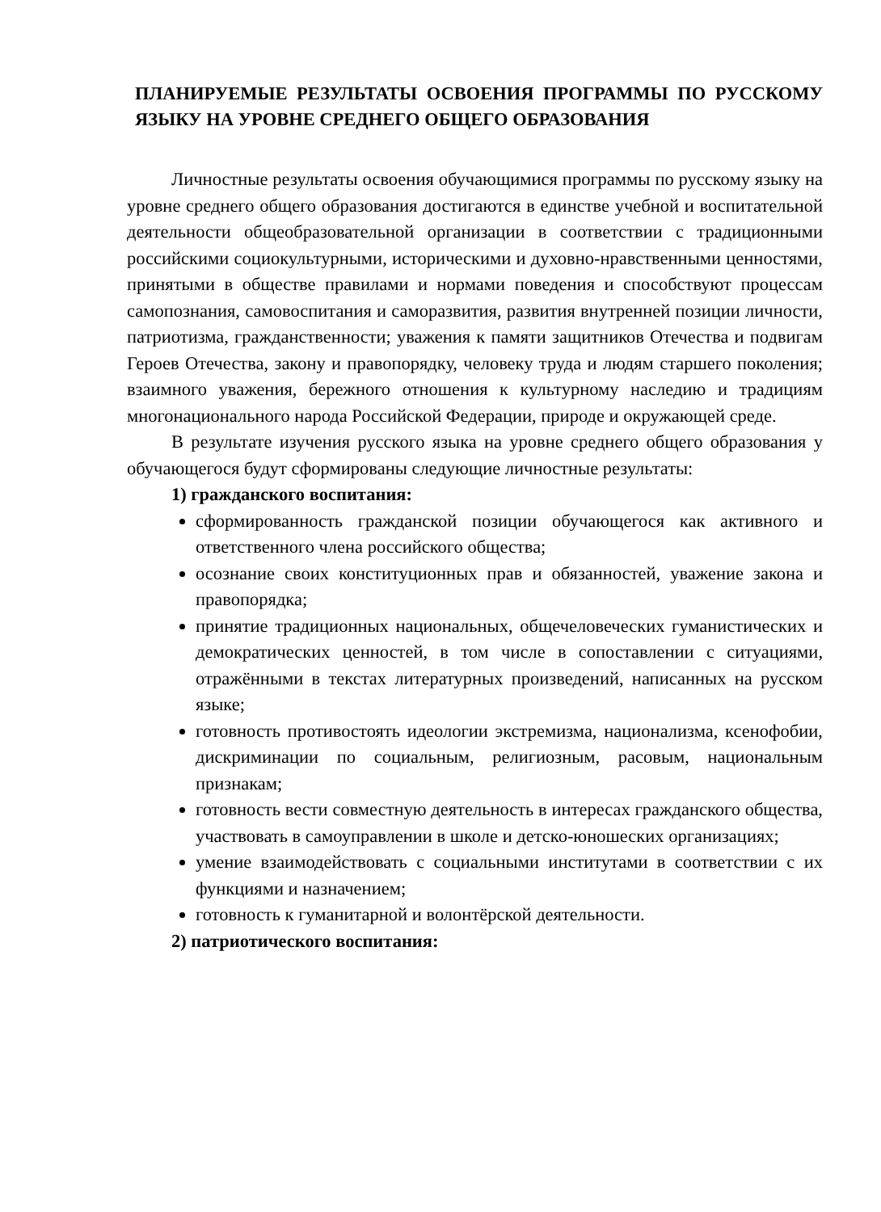ПЛАНИРУЕМЫЕ РЕЗУЛЬТАТЫ ОСВОЕНИЯ ПРОГРАММЫ ПО РУССКОМУ ЯЗЫКУ НА УРОВНЕ СРЕДНЕГО ОБЩЕГО ОБРАЗОВАНИЯ
Личностные результаты освоения обучающимися программы по русскому языку на уровне среднего общего образования достигаются в единстве учебной и воспитательной деятельности общеобразовательной организации в соответствии с традиционными российскими социокультурными, историческими и духовно-нравственными ценностями, принятыми в обществе правилами и нормами поведения и способствуют процессам самопознания, самовоспитания и саморазвития, развития внутренней позиции личности, патриотизма, гражданственности; уважения к памяти защитников Отечества и подвигам Героев Отечества, закону и правопорядку, человеку труда и людям старшего поколения; взаимного уважения, бережного отношения к культурному наследию и традициям многонационального народа Российской Федерации, природе и окружающей среде.
В результате изучения русского языка на уровне среднего общего образования у обучающегося будут сформированы следующие личностные результаты:
1) гражданского воспитания:
сформированность гражданской позиции обучающегося как активного и ответственного члена российского общества;
осознание своих конституционных прав и обязанностей, уважение закона и правопорядка;
принятие традиционных национальных, общечеловеческих гуманистических и демократических ценностей, в том числе в сопоставлении с ситуациями, отражёнными в текстах литературных произведений, написанных на русском языке;
готовность противостоять идеологии экстремизма, национализма, ксенофобии, дискриминации по социальным, религиозным, расовым, национальным признакам;
готовность вести совместную деятельность в интересах гражданского общества, участвовать в самоуправлении в школе и детско-юношеских организациях;
умение взаимодействовать с социальными институтами в соответствии с их функциями и назначением;
готовность к гуманитарной и волонтёрской деятельности.
2) патриотического воспитания: